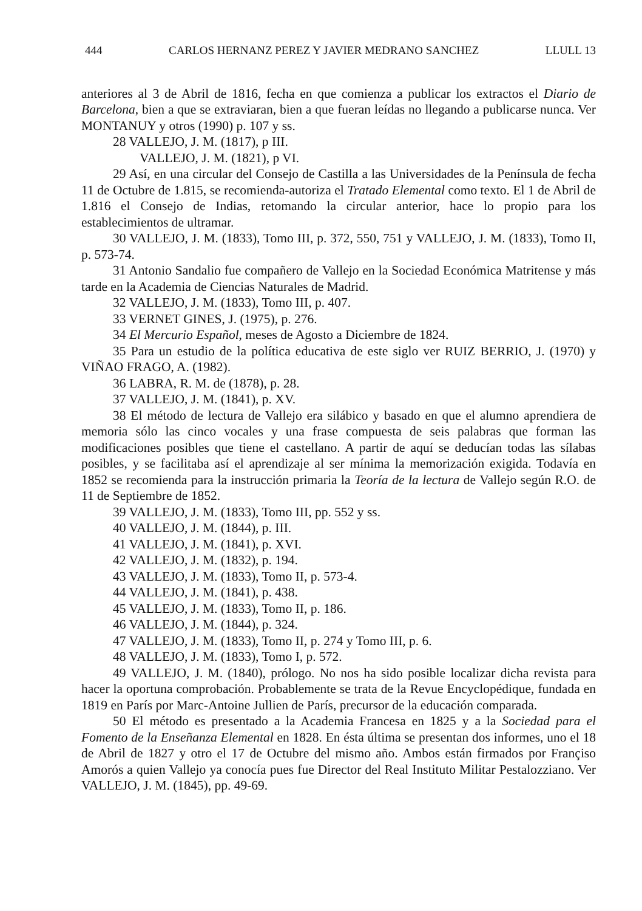444 CARLOS HERNANZ PEREZ Y JAVIER MEDRANO SANCHEZ LLULL 13
anteriores al 3 de Abril de 1816, fecha en que comienza a publicar los extractos el Diario de Barcelona, bien a que se extraviaran, bien a que fueran leídas no llegando a publicarse nunca. Ver MONTANUY y otros (1990) p. 107 y ss.
28 VALLEJO, J. M. (1817), p III.
VALLEJO, J. M. (1821), p VI.
29 Así, en una circular del Consejo de Castilla a las Universidades de la Península de fecha 11 de Octubre de 1.815, se recomienda-autoriza el Tratado Elemental como texto. El 1 de Abril de 1.816 el Consejo de Indias, retomando la circular anterior, hace lo propio para los establecimientos de ultramar.
30 VALLEJO, J. M. (1833), Tomo III, p. 372, 550, 751 y VALLEJO, J. M. (1833), Tomo II, p. 573-74.
31 Antonio Sandalio fue compañero de Vallejo en la Sociedad Económica Matritense y más tarde en la Academia de Ciencias Naturales de Madrid.
32 VALLEJO, J. M. (1833), Tomo III, p. 407.
33 VERNET GINES, J. (1975), p. 276.
34 El Mercurio Español, meses de Agosto a Diciembre de 1824.
35 Para un estudio de la política educativa de este siglo ver RUIZ BERRIO, J. (1970) y VIÑAO FRAGO, A. (1982).
36 LABRA, R. M. de (1878), p. 28.
37 VALLEJO, J. M. (1841), p. XV.
38 El método de lectura de Vallejo era silábico y basado en que el alumno aprendiera de memoria sólo las cinco vocales y una frase compuesta de seis palabras que forman las modificaciones posibles que tiene el castellano. A partir de aquí se deducían todas las sílabas posibles, y se facilitaba así el aprendizaje al ser mínima la memorización exigida. Todavía en 1852 se recomienda para la instrucción primaria la Teoría de la lectura de Vallejo según R.O. de 11 de Septiembre de 1852.
39 VALLEJO, J. M. (1833), Tomo III, pp. 552 y ss.
40 VALLEJO, J. M. (1844), p. III.
41 VALLEJO, J. M. (1841), p. XVI.
42 VALLEJO, J. M. (1832), p. 194.
43 VALLEJO, J. M. (1833), Tomo II, p. 573-4.
44 VALLEJO, J. M. (1841), p. 438.
45 VALLEJO, J. M. (1833), Tomo II, p. 186.
46 VALLEJO, J. M. (1844), p. 324.
47 VALLEJO, J. M. (1833), Tomo II, p. 274 y Tomo III, p. 6.
48 VALLEJO, J. M. (1833), Tomo I, p. 572.
49 VALLEJO, J. M. (1840), prólogo. No nos ha sido posible localizar dicha revista para hacer la oportuna comprobación. Probablemente se trata de la Revue Encyclopédique, fundada en 1819 en París por Marc-Antoine Jullien de París, precursor de la educación comparada.
50 El método es presentado a la Academia Francesa en 1825 y a la Sociedad para el Fomento de la Enseñanza Elemental en 1828. En ésta última se presentan dos informes, uno el 18 de Abril de 1827 y otro el 17 de Octubre del mismo año. Ambos están firmados por Françiso Amorós a quien Vallejo ya conocía pues fue Director del Real Instituto Militar Pestalozziano. Ver VALLEJO, J. M. (1845), pp. 49-69.